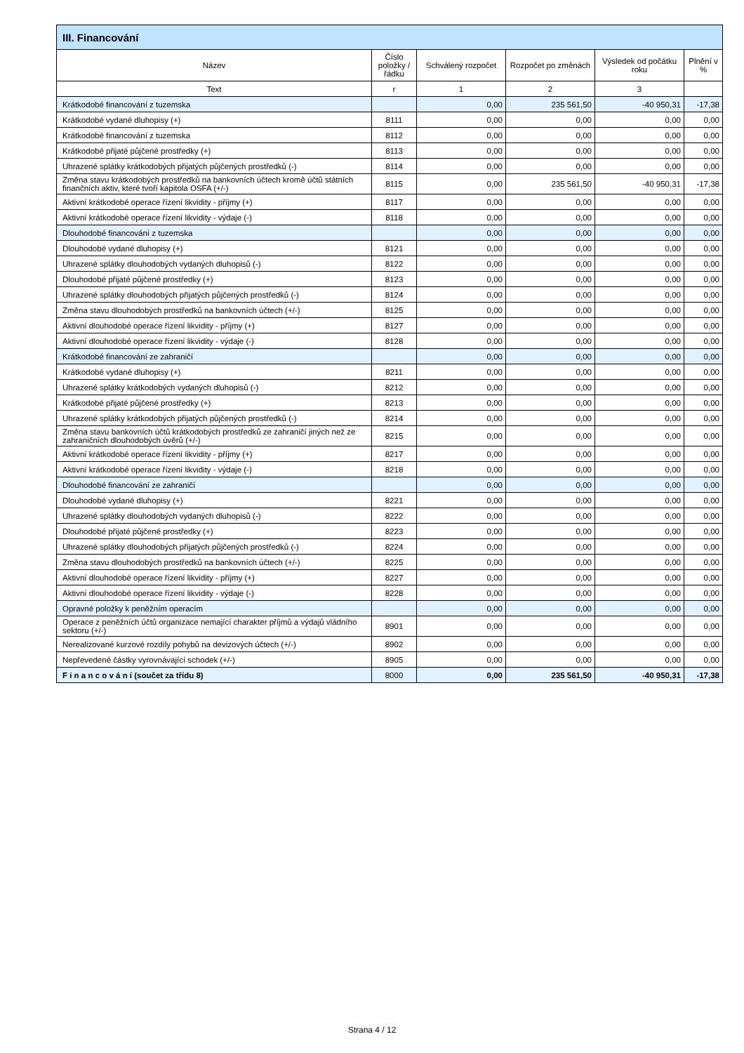| III. Financování | | | | | |
| --- | --- | --- | --- | --- | --- |
| Název | Číslo položky / řádku | Schválený rozpočet | Rozpočet po změnách | Výsledek od počátku roku | Plnění v % |
| Text | r | 1 | 2 | 3 | |
| Krátkodobé financování z tuzemska | | 0,00 | 235 561,50 | -40 950,31 | -17,38 |
| Krátkodobé vydané dluhopisy (+) | 8111 | 0,00 | 0,00 | 0,00 | 0,00 |
| Krátkodobé financování z tuzemska | 8112 | 0,00 | 0,00 | 0,00 | 0,00 |
| Krátkodobé přijaté půjčené prostředky (+) | 8113 | 0,00 | 0,00 | 0,00 | 0,00 |
| Uhrazené splátky krátkodobých přijatých půjčených prostředků (-) | 8114 | 0,00 | 0,00 | 0,00 | 0,00 |
| Změna stavu krátkodobých prostředků na bankovních účtech kromě účtů státních finančních aktiv, které tvoří kapitola OSFA (+/-) | 8115 | 0,00 | 235 561,50 | -40 950,31 | -17,38 |
| Aktivní krátkodobé operace řízení likvidity - příjmy (+) | 8117 | 0,00 | 0,00 | 0,00 | 0,00 |
| Aktivní krátkodobé operace řízení likvidity - výdaje (-) | 8118 | 0,00 | 0,00 | 0,00 | 0,00 |
| Dlouhodobé financování z tuzemska | | 0,00 | 0,00 | 0,00 | 0,00 |
| Dlouhodobé vydané dluhopisy (+) | 8121 | 0,00 | 0,00 | 0,00 | 0,00 |
| Uhrazené splátky dlouhodobých vydaných dluhopisů (-) | 8122 | 0,00 | 0,00 | 0,00 | 0,00 |
| Dlouhodobé přijaté půjčené prostředky (+) | 8123 | 0,00 | 0,00 | 0,00 | 0,00 |
| Uhrazené splátky dlouhodobých přijatých půjčených prostředků (-) | 8124 | 0,00 | 0,00 | 0,00 | 0,00 |
| Změna stavu dlouhodobých prostředků na bankovních účtech (+/-) | 8125 | 0,00 | 0,00 | 0,00 | 0,00 |
| Aktivní dlouhodobé operace řízení likvidity - příjmy (+) | 8127 | 0,00 | 0,00 | 0,00 | 0,00 |
| Aktivní dlouhodobé operace řízení likvidity - výdaje (-) | 8128 | 0,00 | 0,00 | 0,00 | 0,00 |
| Krátkodobé financování ze zahraničí | | 0,00 | 0,00 | 0,00 | 0,00 |
| Krátkodobé vydané dluhopisy (+) | 8211 | 0,00 | 0,00 | 0,00 | 0,00 |
| Uhrazené splátky krátkodobých vydaných dluhopisů (-) | 8212 | 0,00 | 0,00 | 0,00 | 0,00 |
| Krátkodobé přijaté půjčené prostředky (+) | 8213 | 0,00 | 0,00 | 0,00 | 0,00 |
| Uhrazené splátky krátkodobých přijatých půjčených prostředků (-) | 8214 | 0,00 | 0,00 | 0,00 | 0,00 |
| Změna stavu bankovních účtů krátkodobých prostředků ze zahraničí jiných než ze zahraničních dlouhodobých úvěrů (+/-) | 8215 | 0,00 | 0,00 | 0,00 | 0,00 |
| Aktivní krátkodobé operace řízení likvidity - příjmy (+) | 8217 | 0,00 | 0,00 | 0,00 | 0,00 |
| Aktivní krátkodobé operace řízení likvidity - výdaje (-) | 8218 | 0,00 | 0,00 | 0,00 | 0,00 |
| Dlouhodobé financování ze zahraničí | | 0,00 | 0,00 | 0,00 | 0,00 |
| Dlouhodobé vydané dluhopisy (+) | 8221 | 0,00 | 0,00 | 0,00 | 0,00 |
| Uhrazené splátky dlouhodobých vydaných dluhopisů (-) | 8222 | 0,00 | 0,00 | 0,00 | 0,00 |
| Dlouhodobé přijaté půjčené prostředky (+) | 8223 | 0,00 | 0,00 | 0,00 | 0,00 |
| Uhrazené splátky dlouhodobých přijatých půjčených prostředků (-) | 8224 | 0,00 | 0,00 | 0,00 | 0,00 |
| Změna stavu dlouhodobých prostředků na bankovních účtech (+/-) | 8225 | 0,00 | 0,00 | 0,00 | 0,00 |
| Aktivní dlouhodobé operace řízení likvidity - příjmy (+) | 8227 | 0,00 | 0,00 | 0,00 | 0,00 |
| Aktivní dlouhodobé operace řízení likvidity - výdaje (-) | 8228 | 0,00 | 0,00 | 0,00 | 0,00 |
| Opravné položky k peněžním operacím | | 0,00 | 0,00 | 0,00 | 0,00 |
| Operace z peněžních účtů organizace nemající charakter příjmů a výdajů vládního sektoru (+/-) | 8901 | 0,00 | 0,00 | 0,00 | 0,00 |
| Nerealizované kurzové rozdíly pohybů na devizových účtech (+/-) | 8902 | 0,00 | 0,00 | 0,00 | 0,00 |
| Nepřevedené částky vyrovnávající schodek (+/-) | 8905 | 0,00 | 0,00 | 0,00 | 0,00 |
| F i n a n c o v á n í (součet za třídu 8) | 8000 | 0,00 | 235 561,50 | -40 950,31 | -17,38 |
Strana 4 / 12